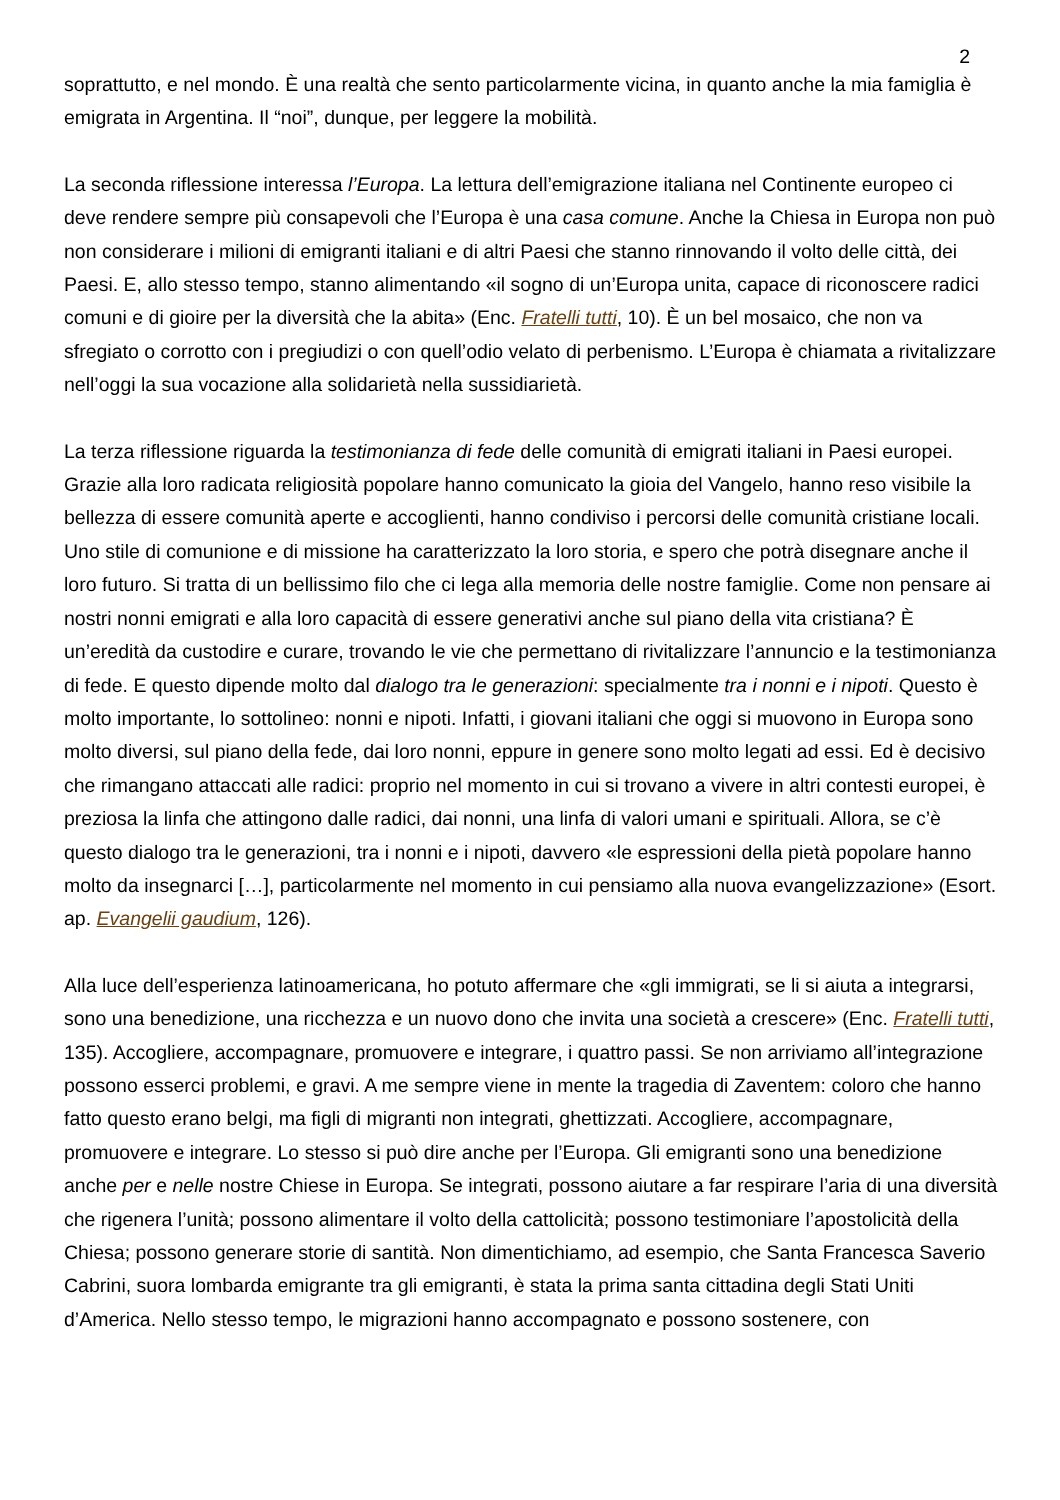2
soprattutto, e nel mondo. È una realtà che sento particolarmente vicina, in quanto anche la mia famiglia è emigrata in Argentina. Il “noi”, dunque, per leggere la mobilità.
La seconda riflessione interessa l’Europa. La lettura dell’emigrazione italiana nel Continente europeo ci deve rendere sempre più consapevoli che l’Europa è una casa comune. Anche la Chiesa in Europa non può non considerare i milioni di emigranti italiani e di altri Paesi che stanno rinnovando il volto delle città, dei Paesi. E, allo stesso tempo, stanno alimentando «il sogno di un’Europa unita, capace di riconoscere radici comuni e di gioire per la diversità che la abita» (Enc. Fratelli tutti, 10). È un bel mosaico, che non va sfregiato o corrotto con i pregiudizi o con quell’odio velato di perbenismo. L’Europa è chiamata a rivitalizzare nell’oggi la sua vocazione alla solidarietà nella sussidiarietà.
La terza riflessione riguarda la testimonianza di fede delle comunità di emigrati italiani in Paesi europei. Grazie alla loro radicata religiosità popolare hanno comunicato la gioia del Vangelo, hanno reso visibile la bellezza di essere comunità aperte e accoglienti, hanno condiviso i percorsi delle comunità cristiane locali. Uno stile di comunione e di missione ha caratterizzato la loro storia, e spero che potrà disegnare anche il loro futuro. Si tratta di un bellissimo filo che ci lega alla memoria delle nostre famiglie. Come non pensare ai nostri nonni emigrati e alla loro capacità di essere generativi anche sul piano della vita cristiana? È un’eredità da custodire e curare, trovando le vie che permettano di rivitalizzare l’annuncio e la testimonianza di fede. E questo dipende molto dal dialogo tra le generazioni: specialmente tra i nonni e i nipoti. Questo è molto importante, lo sottolineo: nonni e nipoti. Infatti, i giovani italiani che oggi si muovono in Europa sono molto diversi, sul piano della fede, dai loro nonni, eppure in genere sono molto legati ad essi. Ed è decisivo che rimangano attaccati alle radici: proprio nel momento in cui si trovano a vivere in altri contesti europei, è preziosa la linfa che attingono dalle radici, dai nonni, una linfa di valori umani e spirituali. Allora, se c’è questo dialogo tra le generazioni, tra i nonni e i nipoti, davvero «le espressioni della pietà popolare hanno molto da insegnarci […], particolarmente nel momento in cui pensiamo alla nuova evangelizzazione» (Esort. ap. Evangelii gaudium, 126).
Alla luce dell’esperienza latinoamericana, ho potuto affermare che «gli immigrati, se li si aiuta a integrarsi, sono una benedizione, una ricchezza e un nuovo dono che invita una società a crescere» (Enc. Fratelli tutti, 135). Accogliere, accompagnare, promuovere e integrare, i quattro passi. Se non arriviamo all’integrazione possono esserci problemi, e gravi. A me sempre viene in mente la tragedia di Zaventem: coloro che hanno fatto questo erano belgi, ma figli di migranti non integrati, ghettizzati. Accogliere, accompagnare, promuovere e integrare. Lo stesso si può dire anche per l’Europa. Gli emigranti sono una benedizione anche per e nelle nostre Chiese in Europa. Se integrati, possono aiutare a far respirare l’aria di una diversità che rigenera l’unità; possono alimentare il volto della cattolicità; possono testimoniare l’apostolicità della Chiesa; possono generare storie di santità. Non dimentichiamo, ad esempio, che Santa Francesca Saverio Cabrini, suora lombarda emigrante tra gli emigranti, è stata la prima santa cittadina degli Stati Uniti d’America. Nello stesso tempo, le migrazioni hanno accompagnato e possono sostenere, con